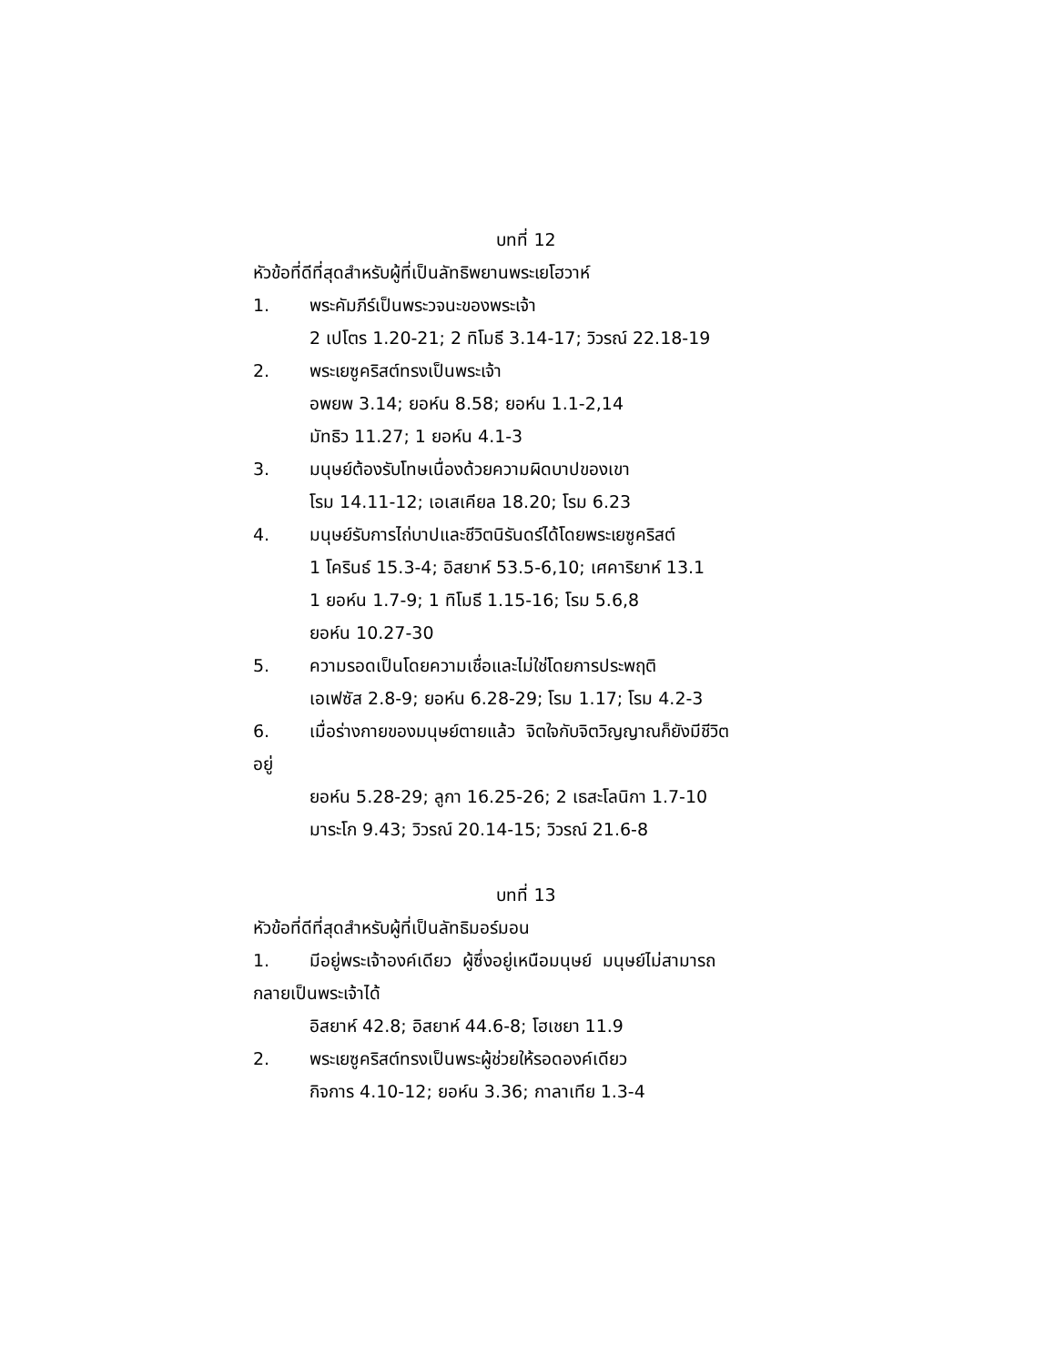บทที่ 12
หัวข้อที่ดีที่สุดสำหรับผู้ที่เป็นลัทธิพยานพระเยโฮวาห์
1. พระคัมภีร์เป็นพระวจนะของพระเจ้า
2 เปโตร 1.20-21; 2 ทิโมธี 3.14-17; วิวรณ์ 22.18-19
2. พระเยซูคริสต์ทรงเป็นพระเจ้า
อพยพ 3.14; ยอห์น 8.58; ยอห์น 1.1-2,14
มัทธิว 11.27; 1 ยอห์น 4.1-3
3. มนุษย์ต้องรับโทษเนื่องด้วยความผิดบาปของเขา
โรม 14.11-12; เอเสเคียล 18.20; โรม 6.23
4. มนุษย์รับการไถ่บาปและชีวิตนิรันดร์ได้โดยพระเยซูคริสต์
1 โครินธ์ 15.3-4; อิสยาห์ 53.5-6,10; เศคาริยาห์ 13.1
1 ยอห์น 1.7-9; 1 ทิโมธี 1.15-16; โรม 5.6,8
ยอห์น 10.27-30
5. ความรอดเป็นโดยความเชื่อและไม่ใช่โดยการประพฤติ
เอเฟซัส 2.8-9; ยอห์น 6.28-29; โรม 1.17; โรม 4.2-3
6. เมื่อร่างกายของมนุษย์ตายแล้ว จิตใจกับจิตวิญญาณก็ยังมีชีวิต
อยู่
ยอห์น 5.28-29; ลูกา 16.25-26; 2 เธสะโลนิกา 1.7-10
มาระโก 9.43; วิวรณ์ 20.14-15; วิวรณ์ 21.6-8
บทที่ 13
หัวข้อที่ดีที่สุดสำหรับผู้ที่เป็นลัทธิมอร์มอน
1. มีอยู่พระเจ้าองค์เดียว ผู้ซึ่งอยู่เหนือมนุษย์ มนุษย์ไม่สามารถ
กลายเป็นพระเจ้าได้
อิสยาห์ 42.8; อิสยาห์ 44.6-8; โฮเชยา 11.9
2. พระเยซูคริสต์ทรงเป็นพระผู้ช่วยให้รอดองค์เดียว
กิจการ 4.10-12; ยอห์น 3.36; กาลาเทีย 1.3-4